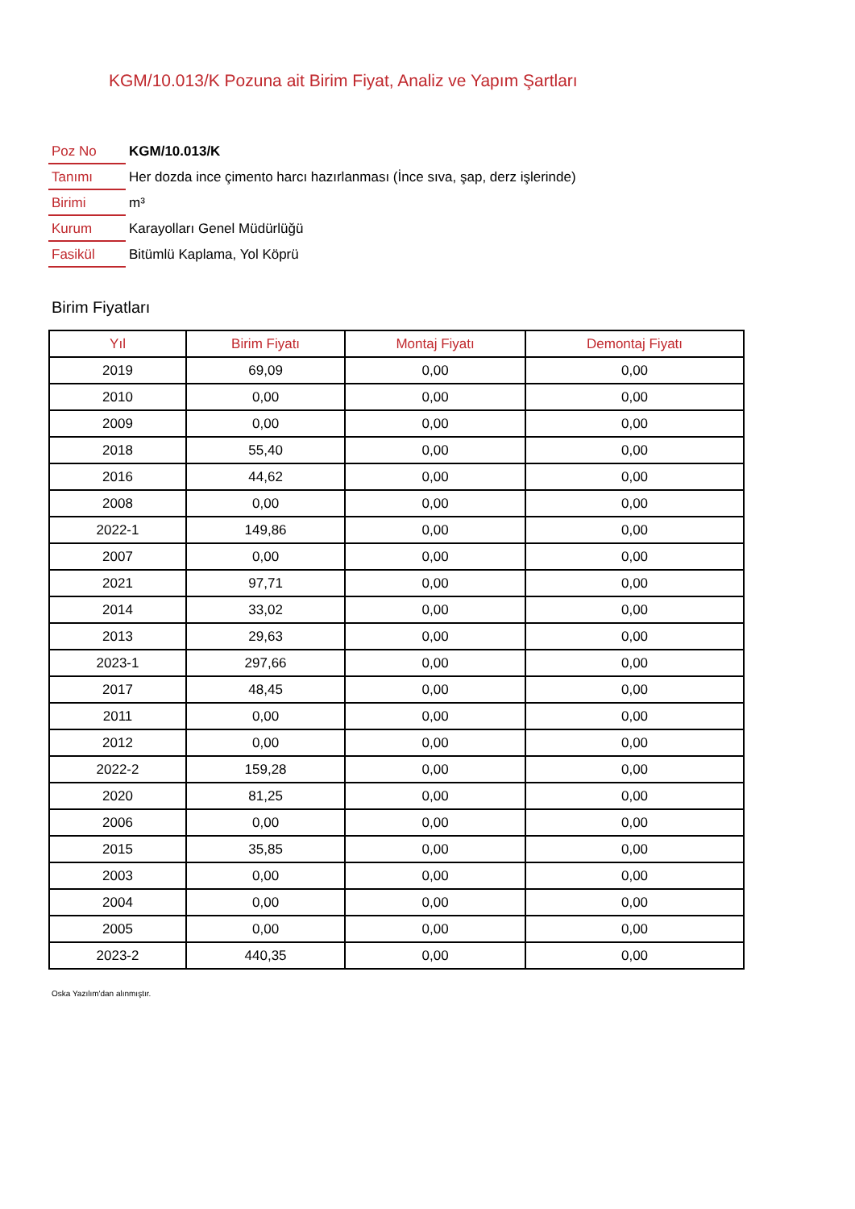KGM/10.013/K Pozuna ait Birim Fiyat, Analiz ve Yapım Şartları
| Poz No | KGM/10.013/K |
| Tanımı | Her dozda ince çimento harcı hazırlanması (İnce sıva, şap, derz işlerinde) |
| Birimi | m³ |
| Kurum | Karayolları Genel Müdürlüğü |
| Fasikül | Bitümlü Kaplama, Yol Köprü |
Birim Fiyatları
| Yıl | Birim Fiyatı | Montaj Fiyatı | Demontaj Fiyatı |
| --- | --- | --- | --- |
| 2019 | 69,09 | 0,00 | 0,00 |
| 2010 | 0,00 | 0,00 | 0,00 |
| 2009 | 0,00 | 0,00 | 0,00 |
| 2018 | 55,40 | 0,00 | 0,00 |
| 2016 | 44,62 | 0,00 | 0,00 |
| 2008 | 0,00 | 0,00 | 0,00 |
| 2022-1 | 149,86 | 0,00 | 0,00 |
| 2007 | 0,00 | 0,00 | 0,00 |
| 2021 | 97,71 | 0,00 | 0,00 |
| 2014 | 33,02 | 0,00 | 0,00 |
| 2013 | 29,63 | 0,00 | 0,00 |
| 2023-1 | 297,66 | 0,00 | 0,00 |
| 2017 | 48,45 | 0,00 | 0,00 |
| 2011 | 0,00 | 0,00 | 0,00 |
| 2012 | 0,00 | 0,00 | 0,00 |
| 2022-2 | 159,28 | 0,00 | 0,00 |
| 2020 | 81,25 | 0,00 | 0,00 |
| 2006 | 0,00 | 0,00 | 0,00 |
| 2015 | 35,85 | 0,00 | 0,00 |
| 2003 | 0,00 | 0,00 | 0,00 |
| 2004 | 0,00 | 0,00 | 0,00 |
| 2005 | 0,00 | 0,00 | 0,00 |
| 2023-2 | 440,35 | 0,00 | 0,00 |
Oska Yazılım'dan alınmıştır.